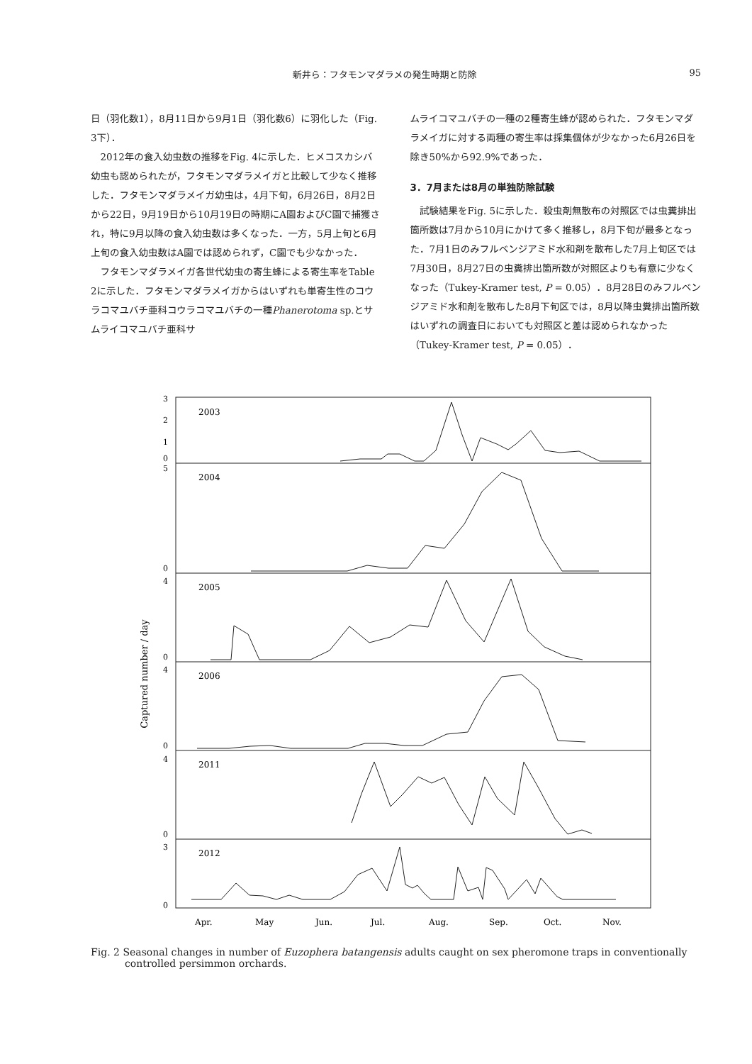新井ら：フタモンマダラメの発生時期と防除 95
日（羽化数1），8月11日から9月1日（羽化数6）に羽化した（Fig. 3下）．
2012年の食入幼虫数の推移をFig. 4に示した．ヒメコスカシバ幼虫も認められたが，フタモンマダラメイガと比較して少なく推移した．フタモンマダラメイガ幼虫は，4月下旬，6月26日，8月2日から22日，9月19日から10月19日の時期にA園およびC園で捕獲され，特に9月以降の食入幼虫数は多くなった．一方，5月上旬と6月上旬の食入幼虫数はA園では認められず，C園でも少なかった．
フタモンマダラメイガ各世代幼虫の寄生蜂による寄生率をTable 2に示した．フタモンマダラメイガからはいずれも単寄生性のコウラコマユバチ亜科コウラコマユバチの一種Phanerotoma sp.とサムライコマユバチ亜科サ
ムライコマユバチの一種の2種寄生蜂が認められた．フタモンマダラメイガに対する両種の寄生率は採集個体が少なかった6月26日を除き50%から92.9%であった．
3．7月または8月の単独防除試験
試験結果をFig. 5に示した．殺虫剤無散布の対照区では虫糞排出箇所数は7月から10月にかけて多く推移し，8月下旬が最多となった．7月1日のみフルベンジアミド水和剤を散布した7月上旬区では7月30日，8月27日の虫糞排出箇所数が対照区よりも有意に少なくなった（Tukey-Kramer test, P = 0.05）．8月28日のみフルベンジアミド水和剤を散布した8月下旬区では，8月以降虫糞排出箇所数はいずれの調査日においても対照区と差は認められなかった（Tukey-Kramer test, P = 0.05）．
Captured number / day
3
2
1
0
5
0
4
0
4
0
4
0
3
0
2003
2004
2005
2006
2011
2012
Apr.
May
Jun.
Jul.
Aug.
Sep.
Oct.
Nov.
Fig. 2 Seasonal changes in number of Euzophera batangensis adults caught on sex pheromone traps in conventionally controlled persimmon orchards.